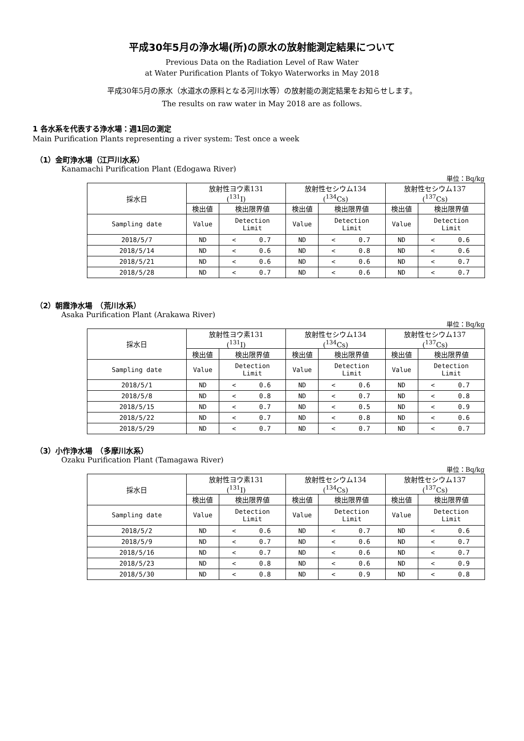平成30年5月の浄水場(所)の原水の放射能測定結果について
Previous Data on the Radiation Level of Raw Water
at Water Purification Plants of Tokyo Waterworks in May 2018
平成30年5月の原水（水道水の原料となる河川水等）の放射能の測定結果をお知らせします。
The results on raw water in May 2018 are as follows.
1 各水系を代表する浄水場：週1回の測定
Main Purification Plants representing a river system: Test once a week
（1）金町浄水場（江戸川水系）
Kanamachi Purification Plant (Edogawa River)
単位：Bq/kg
| 採水日 | 放射性ヨウ素131 (<sup>131</sup>I) | | 放射性セシウム134 (<sup>134</sup>Cs) | | 放射性セシウム137 (<sup>137</sup>Cs) | |
| | 検出値 | 検出限界値 | 検出値 | 検出限界値 | 検出値 | 検出限界値 |
| Sampling date | Value | Detection Limit | Value | Detection Limit | Value | Detection Limit |
| 2018/5/7 | ND | < 0.7 | ND | < 0.7 | ND | < 0.6 |
| 2018/5/14 | ND | < 0.6 | ND | < 0.8 | ND | < 0.6 |
| 2018/5/21 | ND | < 0.6 | ND | < 0.6 | ND | < 0.7 |
| 2018/5/28 | ND | < 0.7 | ND | < 0.6 | ND | < 0.7 |
（2）朝霞浄水場　（荒川水系）
Asaka Purification Plant (Arakawa River)
単位：Bq/kg
| 採水日 | 放射性ヨウ素131 (<sup>131</sup>I) | | 放射性セシウム134 (<sup>134</sup>Cs) | | 放射性セシウム137 (<sup>137</sup>Cs) | |
| | 検出値 | 検出限界値 | 検出値 | 検出限界値 | 検出値 | 検出限界値 |
| Sampling date | Value | Detection Limit | Value | Detection Limit | Value | Detection Limit |
| 2018/5/1 | ND | < 0.6 | ND | < 0.6 | ND | < 0.7 |
| 2018/5/8 | ND | < 0.8 | ND | < 0.7 | ND | < 0.8 |
| 2018/5/15 | ND | < 0.7 | ND | < 0.5 | ND | < 0.9 |
| 2018/5/22 | ND | < 0.7 | ND | < 0.8 | ND | < 0.6 |
| 2018/5/29 | ND | < 0.7 | ND | < 0.7 | ND | < 0.7 |
（3）小作浄水場　（多摩川水系）
Ozaku Purification Plant (Tamagawa River)
単位：Bq/kg
| 採水日 | 放射性ヨウ素131 (<sup>131</sup>I) | | 放射性セシウム134 (<sup>134</sup>Cs) | | 放射性セシウム137 (<sup>137</sup>Cs) | |
| | 検出値 | 検出限界値 | 検出値 | 検出限界値 | 検出値 | 検出限界値 |
| Sampling date | Value | Detection Limit | Value | Detection Limit | Value | Detection Limit |
| 2018/5/2 | ND | < 0.6 | ND | < 0.7 | ND | < 0.6 |
| 2018/5/9 | ND | < 0.7 | ND | < 0.6 | ND | < 0.7 |
| 2018/5/16 | ND | < 0.7 | ND | < 0.6 | ND | < 0.7 |
| 2018/5/23 | ND | < 0.8 | ND | < 0.6 | ND | < 0.9 |
| 2018/5/30 | ND | < 0.8 | ND | < 0.9 | ND | < 0.8 |